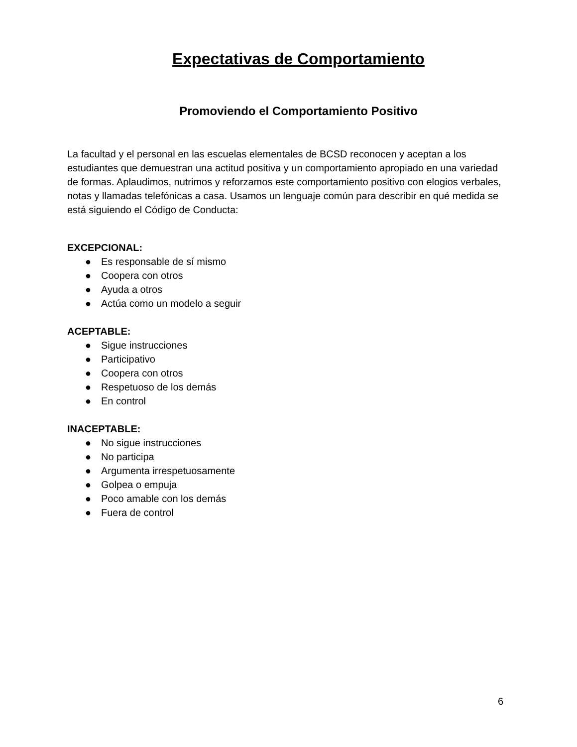Expectativas de Comportamiento
Promoviendo el Comportamiento Positivo
La facultad y el personal en las escuelas elementales de BCSD reconocen y aceptan a los estudiantes que demuestran una actitud positiva y un comportamiento apropiado en una variedad de formas. Aplaudimos, nutrimos y reforzamos este comportamiento positivo con elogios verbales, notas y llamadas telefónicas a casa. Usamos un lenguaje común para describir en qué medida se está siguiendo el Código de Conducta:
EXCEPCIONAL:
● Es responsable de sí mismo
● Coopera con otros
● Ayuda a otros
● Actúa como un modelo a seguir
ACEPTABLE:
● Sigue instrucciones
● Participativo
● Coopera con otros
● Respetuoso de los demás
● En control
INACEPTABLE:
● No sigue instrucciones
● No participa
● Argumenta irrespetuosamente
● Golpea o empuja
● Poco amable con los demás
● Fuera de control
6